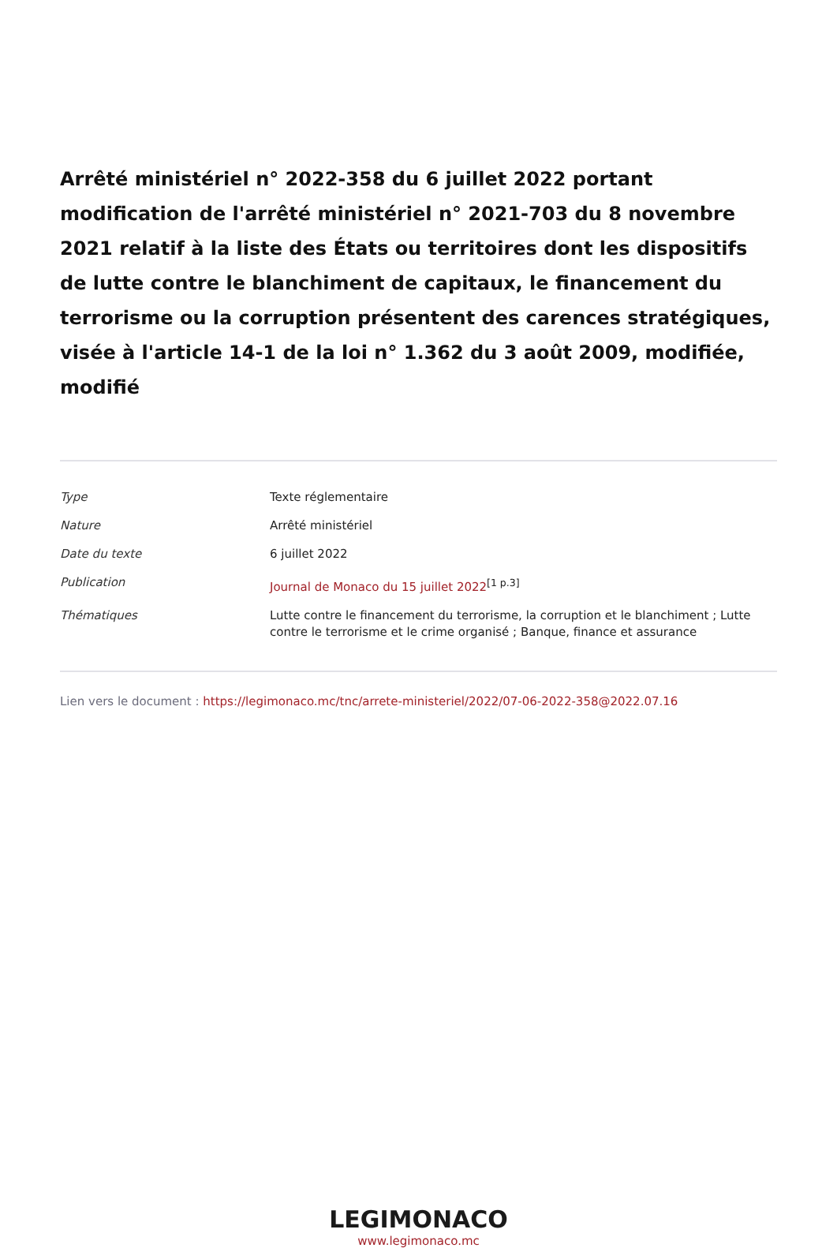Arrêté ministériel n° 2022-358 du 6 juillet 2022 portant modification de l'arrêté ministériel n° 2021-703 du 8 novembre 2021 relatif à la liste des États ou territoires dont les dispositifs de lutte contre le blanchiment de capitaux, le financement du terrorisme ou la corruption présentent des carences stratégiques, visée à l'article 14-1 de la loi n° 1.362 du 3 août 2009, modifiée, modifié
| Type | Texte réglementaire |
| Nature | Arrêté ministériel |
| Date du texte | 6 juillet 2022 |
| Publication | Journal de Monaco du 15 juillet 2022<sup>[1 p.3]</sup> |
| Thématiques | Lutte contre le financement du terrorisme, la corruption et le blanchiment ; Lutte contre le terrorisme et le crime organisé ; Banque, finance et assurance |
Lien vers le document : https://legimonaco.mc/tnc/arrete-ministeriel/2022/07-06-2022-358@2022.07.16
LEGIMONACO
www.legimonaco.mc